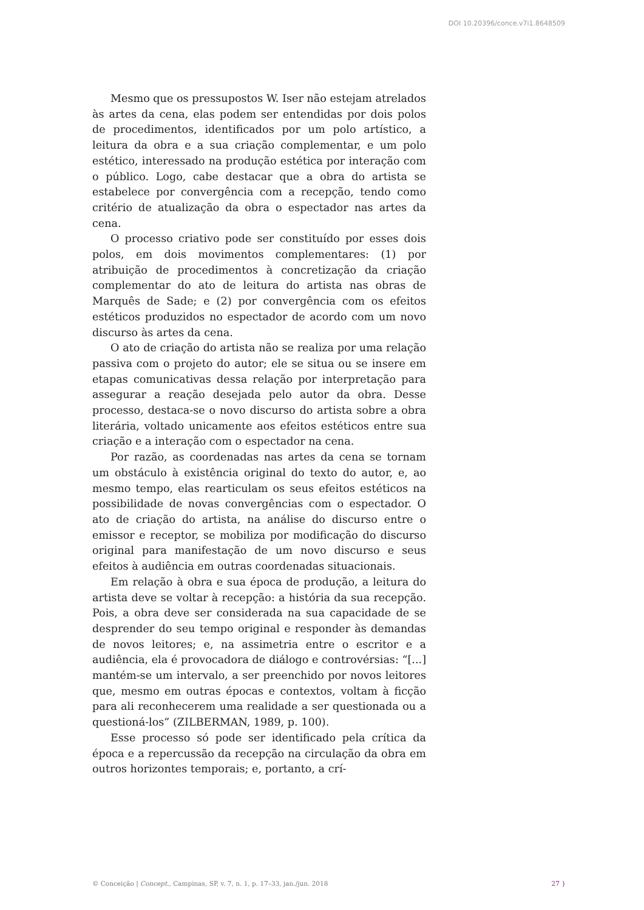DOI 10.20396/conce.v7i1.8648509
Mesmo que os pressupostos W. Iser não estejam atrelados às artes da cena, elas podem ser entendidas por dois polos de procedimentos, identificados por um polo artístico, a leitura da obra e a sua criação complementar, e um polo estético, interessado na produção estética por interação com o público. Logo, cabe destacar que a obra do artista se estabelece por convergência com a recepção, tendo como critério de atualização da obra o espectador nas artes da cena.
O processo criativo pode ser constituído por esses dois polos, em dois movimentos complementares: (1) por atribuição de procedimentos à concretização da criação complementar do ato de leitura do artista nas obras de Marquês de Sade; e (2) por convergência com os efeitos estéticos produzidos no espectador de acordo com um novo discurso às artes da cena.
O ato de criação do artista não se realiza por uma relação passiva com o projeto do autor; ele se situa ou se insere em etapas comunicativas dessa relação por interpretação para assegurar a reação desejada pelo autor da obra. Desse processo, destaca-se o novo discurso do artista sobre a obra literária, voltado unicamente aos efeitos estéticos entre sua criação e a interação com o espectador na cena.
Por razão, as coordenadas nas artes da cena se tornam um obstáculo à existência original do texto do autor, e, ao mesmo tempo, elas rearticulam os seus efeitos estéticos na possibilidade de novas convergências com o espectador. O ato de criação do artista, na análise do discurso entre o emissor e receptor, se mobiliza por modificação do discurso original para manifestação de um novo discurso e seus efeitos à audiência em outras coordenadas situacionais.
Em relação à obra e sua época de produção, a leitura do artista deve se voltar à recepção: a história da sua recepção. Pois, a obra deve ser considerada na sua capacidade de se desprender do seu tempo original e responder às demandas de novos leitores; e, na assimetria entre o escritor e a audiência, ela é provocadora de diálogo e controvérsias: “[...] mantém-se um intervalo, a ser preenchido por novos leitores que, mesmo em outras épocas e contextos, voltam à ficção para ali reconhecerem uma realidade a ser questionada ou a questioná-los” (ZILBERMAN, 1989, p. 100).
Esse processo só pode ser identificado pela crítica da época e a repercussão da recepção na circulação da obra em outros horizontes temporais; e, portanto, a crí-
© Conceição | Concept., Campinas, SP, v. 7, n. 1, p. 17–33, jan./jun. 2018 27 }